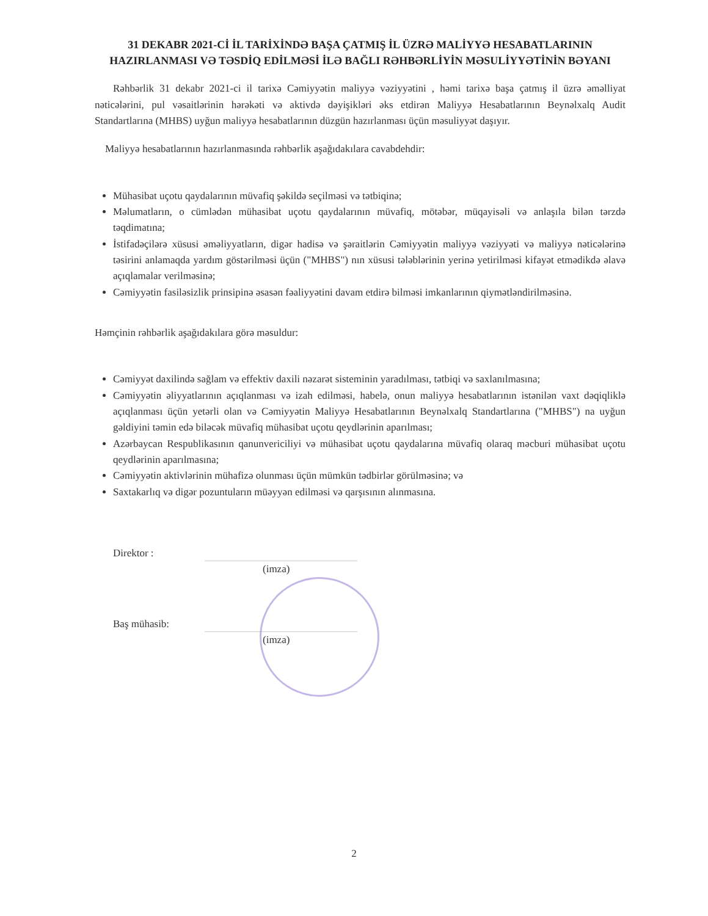31 DEKABR 2021-Cİ İL TARİXİNDƏ BAŞA ÇATMIŞ İL ÜZRƏ MALİYYƏ HESABATLARININ HAZIRLANMASI VƏ TƏSDİQ EDİLMƏSİ İLƏ BAĞLI RƏHBƏRLİYİN MƏSULİYYƏTİNİN BƏYANI
Rəhbərlik 31 dekabr 2021-ci il tarixə Cəmiyyətin maliyyə vəziyyətini , həmi tarixə başa çatmış il üzrə əməlliyat nəticələrini, pul vəsaitlərinin hərəkəti və aktivdə dəyişikləri əks etdirən Maliyyə Hesabatlarının Beynəlxalq Audit Standartlarına (MHBS) uyğun maliyyə hesabatlarının düzgün hazırlanması üçün məsuliyyət daşıyır.
Maliyyə hesabatlarının hazırlanmasında rəhbərlik aşağıdakılara cavabdehdir:
Mühasibat uçotu qaydalarının müvafiq şəkildə seçilməsi və tətbiqinə;
Məlumatların, o cümlədən mühasibat uçotu qaydalarının müvafiq, mötəbər, müqayisəli və anlaşıla bilən tərzdə təqdimatına;
İstifadəçilərə xüsusi əməliyyatların, digər hadisə və şəraitlərin Cəmiyyətin maliyyə vəziyyəti və maliyyə nəticələrinə təsirini anlamaqda yardım göstərilməsi üçün ("MHBS") nın xüsusi tələblərinin yerinə yetirilməsi kifayət etmədikdə əlavə açıqlamalar verilməsinə;
Cəmiyyətin fasiləsizlik prinsipinə əsasən fəaliyyətini davam etdirə bilməsi imkanlarının qiymətləndirilməsinə.
Həmçinin rəhbərlik aşağıdakılara görə məsuldur:
Cəmiyyət daxilində sağlam və effektiv daxili nəzarət sisteminin yaradılması, tətbiqi və saxlanılmasına;
Cəmiyyətin əliyyatlarının açıqlanması və izah edilməsi, habelə, onun maliyyə hesabatlarının istənilən vaxt dəqiqliklə açıqlanması üçün yetərli olan və Cəmiyyətin Maliyyə Hesabatlarının Beynəlxalq Standartlarına ("MHBS") na uyğun gəldiyini təmin edə biləcək müvafiq mühasibat uçotu qeydlərinin aparılması;
Azərbaycan Respublikasının qanunvericiliyi və mühasibat uçotu qaydalarına müvafiq olaraq məcburi mühasibat uçotu qeydlərinin aparılmasına;
Cəmiyyətin aktivlərinin mühafizə olunması üçün mümkün tədbirlər görülməsinə; və
Saxtakarlıq və digər pozuntuların müəyyən edilməsi və qarşısının alınmasına.
Direktor :
(imza)
Baş mühasib:
(imza)
2